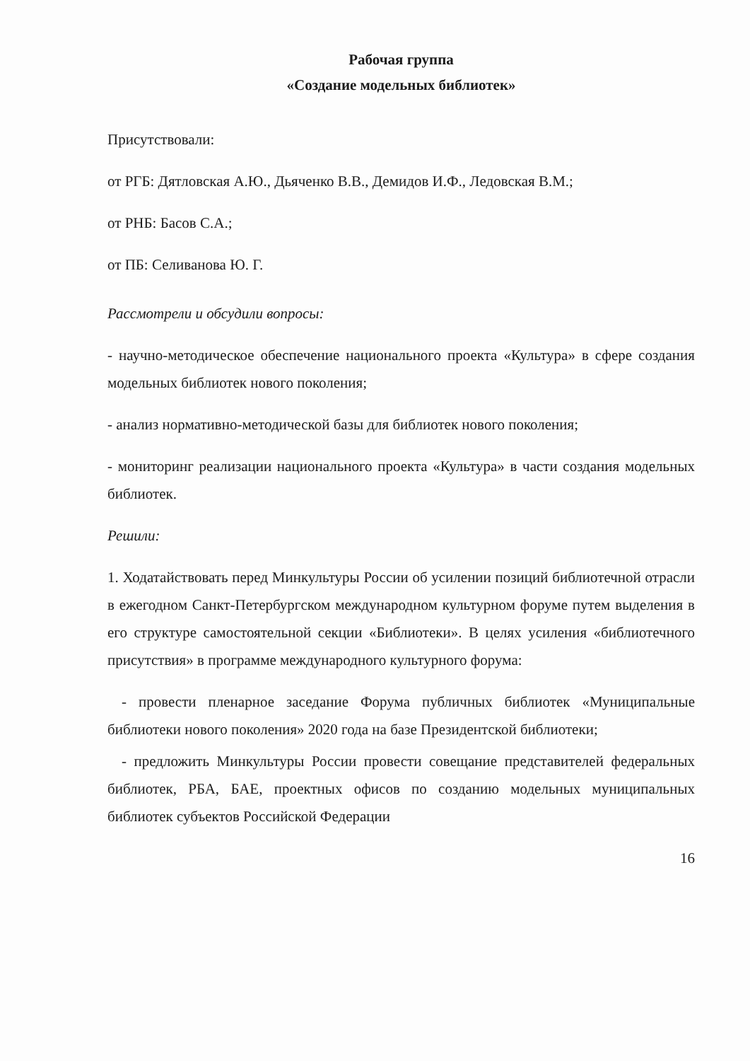Рабочая группа
«Создание модельных библиотек»
Присутствовали:
от РГБ: Дятловская А.Ю., Дьяченко В.В., Демидов И.Ф., Ледовская В.М.;
от РНБ: Басов С.А.;
от ПБ: Селиванова Ю. Г.
Рассмотрели и обсудили вопросы:
- научно-методическое обеспечение национального проекта «Культура» в сфере создания модельных библиотек нового поколения;
- анализ нормативно-методической базы для библиотек нового поколения;
- мониторинг реализации национального проекта «Культура» в части создания модельных библиотек.
Решили:
1. Ходатайствовать перед Минкультуры России об усилении позиций библиотечной отрасли в ежегодном Санкт-Петербургском международном культурном форуме путем выделения в его структуре самостоятельной секции «Библиотеки». В целях усиления «библиотечного присутствия» в программе международного культурного форума:
- провести пленарное заседание Форума публичных библиотек «Муниципальные библиотеки нового поколения» 2020 года на базе Президентской библиотеки;
- предложить Минкультуры России провести совещание представителей федеральных библиотек, РБА, БАЕ, проектных офисов по созданию модельных муниципальных библиотек субъектов Российской Федерации
16